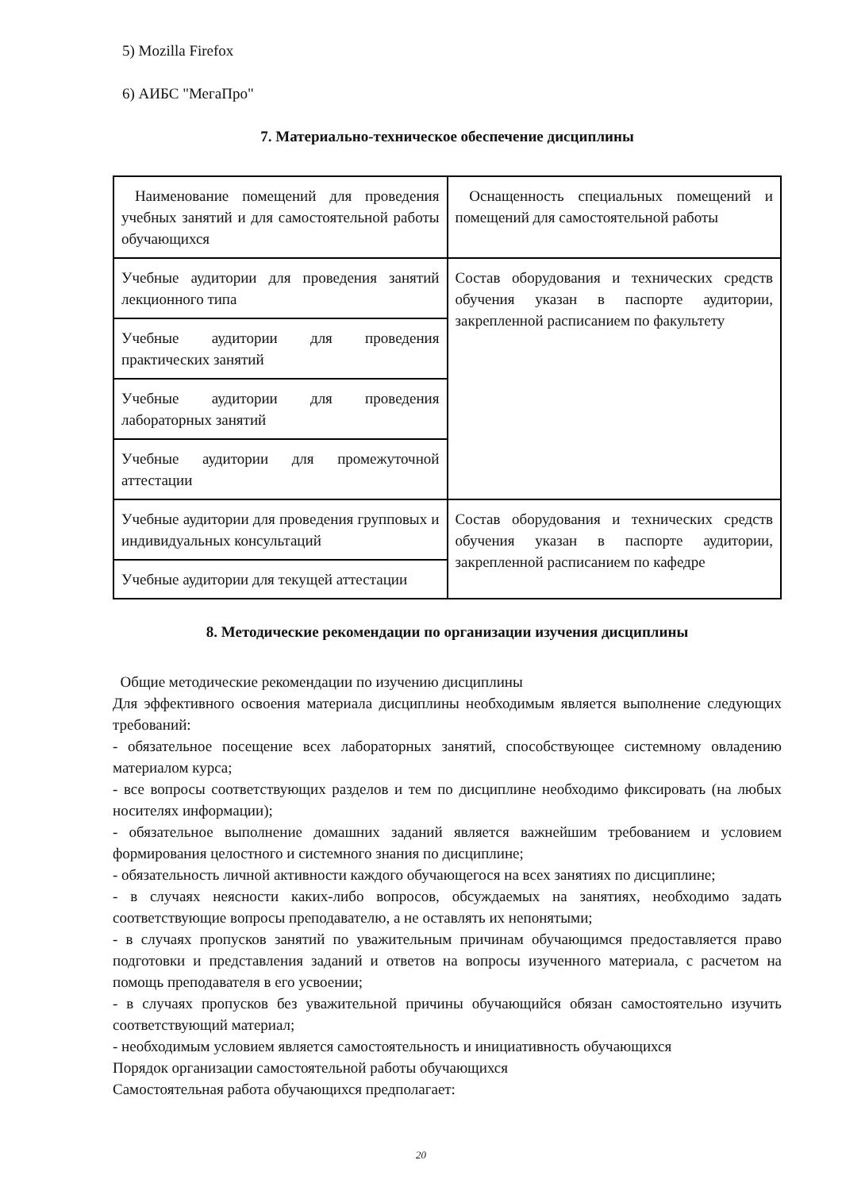5) Mozilla Firefox
6) АИБС "МегаПро"
7. Материально-техническое обеспечение дисциплины
| Наименование помещений для проведения учебных занятий и для самостоятельной работы обучающихся | Оснащенность специальных помещений и помещений для самостоятельной работы |
| Учебные аудитории для проведения занятий лекционного типа | Состав оборудования и технических средств обучения указан в паспорте аудитории, закрепленной расписанием по факультету |
| Учебные аудитории для проведения практических занятий | |
| Учебные аудитории для проведения лабораторных занятий | |
| Учебные аудитории для промежуточной аттестации | |
| Учебные аудитории для проведения групповых и индивидуальных консультаций | Состав оборудования и технических средств обучения указан в паспорте аудитории, закрепленной расписанием по кафедре |
| Учебные аудитории для текущей аттестации | |
8. Методические рекомендации по организации изучения дисциплины
Общие методические рекомендации по изучению дисциплины
Для эффективного освоения материала дисциплины необходимым является выполнение следующих требований:
- обязательное посещение всех лабораторных занятий, способствующее системному овладению материалом курса;
- все вопросы соответствующих разделов и тем по дисциплине необходимо фиксировать (на любых носителях информации);
- обязательное выполнение домашних заданий является важнейшим требованием и условием формирования целостного и системного знания по дисциплине;
- обязательность личной активности каждого обучающегося на всех занятиях по дисциплине;
- в случаях неясности каких-либо вопросов, обсуждаемых на занятиях, необходимо задать соответствующие вопросы преподавателю, а не оставлять их непонятыми;
- в случаях пропусков занятий по уважительным причинам обучающимся предоставляется право подготовки и представления заданий и ответов на вопросы изученного материала, с расчетом на помощь преподавателя в его усвоении;
- в случаях пропусков без уважительной причины обучающийся обязан самостоятельно изучить соответствующий материал;
- необходимым условием является самостоятельность и инициативность обучающихся
Порядок организации самостоятельной работы обучающихся
Самостоятельная работа обучающихся предполагает:
20